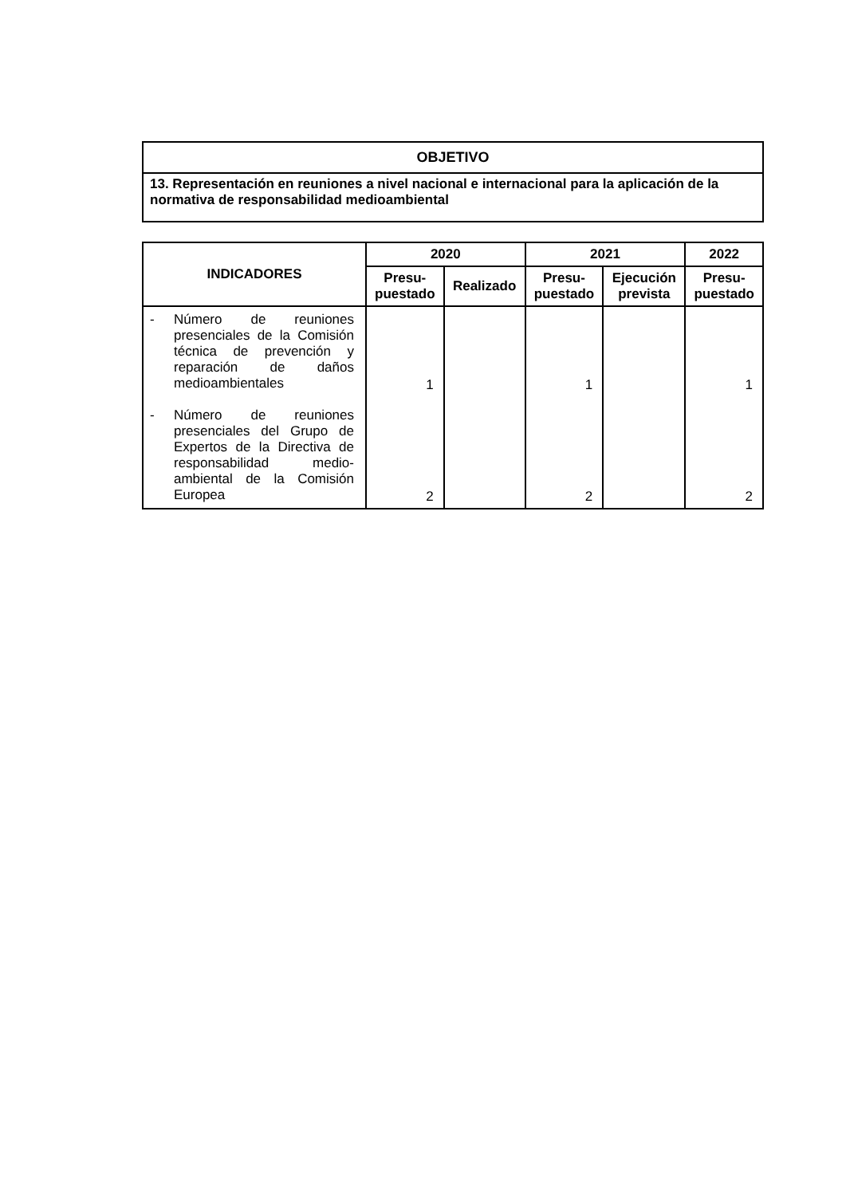| OBJETIVO |
| --- |
| 13. Representación en reuniones a nivel nacional e internacional para la aplicación de la normativa de responsabilidad medioambiental |
| INDICADORES | 2020 | | 2021 | | 2022 |
| --- | --- | --- | --- | --- | --- |
| | Presu- puestado | Realizado | Presu- puestado | Ejecución prevista | Presu- puestado |
| - Número de reuniones presenciales de la Comisión técnica de prevención y reparación de daños medioambientales - Número de reuniones presenciales del Grupo de Expertos de la Directiva de responsabilidad medio-ambiental de la Comisión Europea | 1 2 | | 1 2 | | 1 2 |